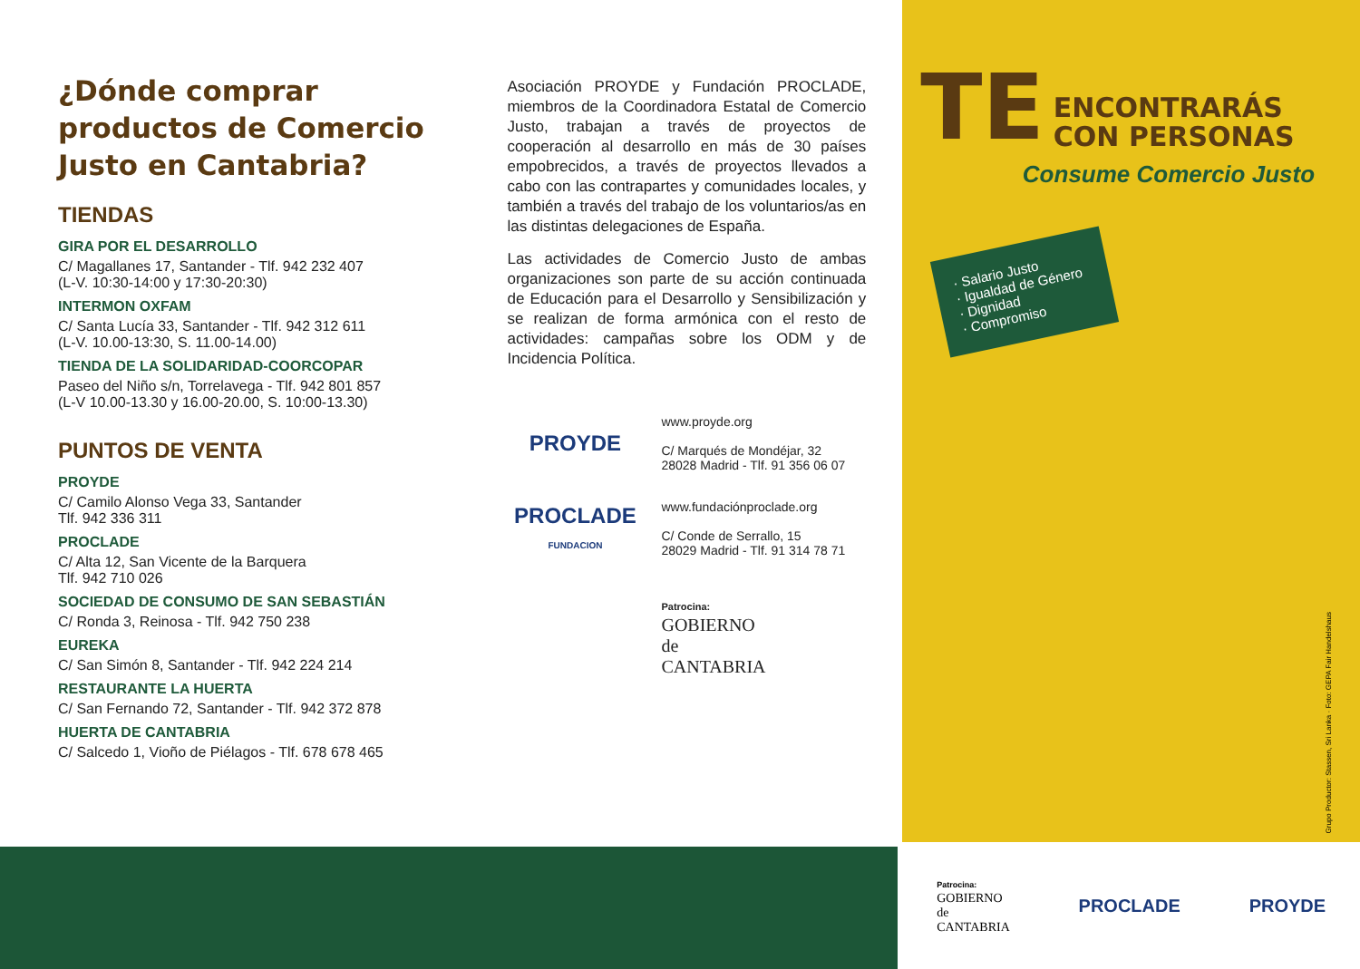¿Dónde comprar productos de Comercio Justo en Cantabria?
TIENDAS
GIRA POR EL DESARROLLO
C/ Magallanes 17, Santander - Tlf. 942 232 407
(L-V. 10:30-14:00 y 17:30-20:30)
INTERMON OXFAM
C/ Santa Lucía 33, Santander - Tlf. 942 312 611
(L-V. 10.00-13:30, S. 11.00-14.00)
TIENDA DE LA SOLIDARIDAD-COORCOPAR
Paseo del Niño s/n, Torrelavega - Tlf. 942 801 857
(L-V 10.00-13.30 y 16.00-20.00, S. 10:00-13.30)
PUNTOS DE VENTA
PROYDE
C/ Camilo Alonso Vega 33, Santander
Tlf. 942 336 311
PROCLADE
C/ Alta 12, San Vicente de la Barquera
Tlf. 942 710 026
SOCIEDAD DE CONSUMO DE SAN SEBASTIÁN
C/ Ronda 3, Reinosa - Tlf. 942 750 238
EUREKA
C/ San Simón 8, Santander - Tlf. 942 224 214
RESTAURANTE LA HUERTA
C/ San Fernando 72, Santander - Tlf. 942 372 878
HUERTA DE CANTABRIA
C/ Salcedo 1, Vioño de Piélagos - Tlf. 678 678 465
Asociación PROYDE y Fundación PROCLADE, miembros de la Coordinadora Estatal de Comercio Justo, trabajan a través de proyectos de cooperación al desarrollo en más de 30 países empobrecidos, a través de proyectos llevados a cabo con las contrapartes y comunidades locales, y también a través del trabajo de los voluntarios/as en las distintas delegaciones de España.
Las actividades de Comercio Justo de ambas organizaciones son parte de su acción continuada de Educación para el Desarrollo y Sensibilización y se realizan de forma armónica con el resto de actividades: campañas sobre los ODM y de Incidencia Política.
PROYDE
www.proyde.org
C/ Marqués de Mondéjar, 32
28028 Madrid - Tlf. 91 356 06 07
PROCLADE
FUNDACION
www.fundaciónproclade.org
C/ Conde de Serrallo, 15
28029 Madrid - Tlf. 91 314 78 71
Patrocina:
GOBIERNO
de
CANTABRIA
TE ENCONTRARÁS
CON PERSONAS
Consume Comercio Justo
· Salario Justo
· Igualdad de Género
· Dignidad
· Compromiso
Grupo Productor: Stassen, Sri Lanka · Foto: GEPA Fair Handelshaus
Patrocina:
GOBIERNO
de
CANTABRIA
PROCLADE PROYDE